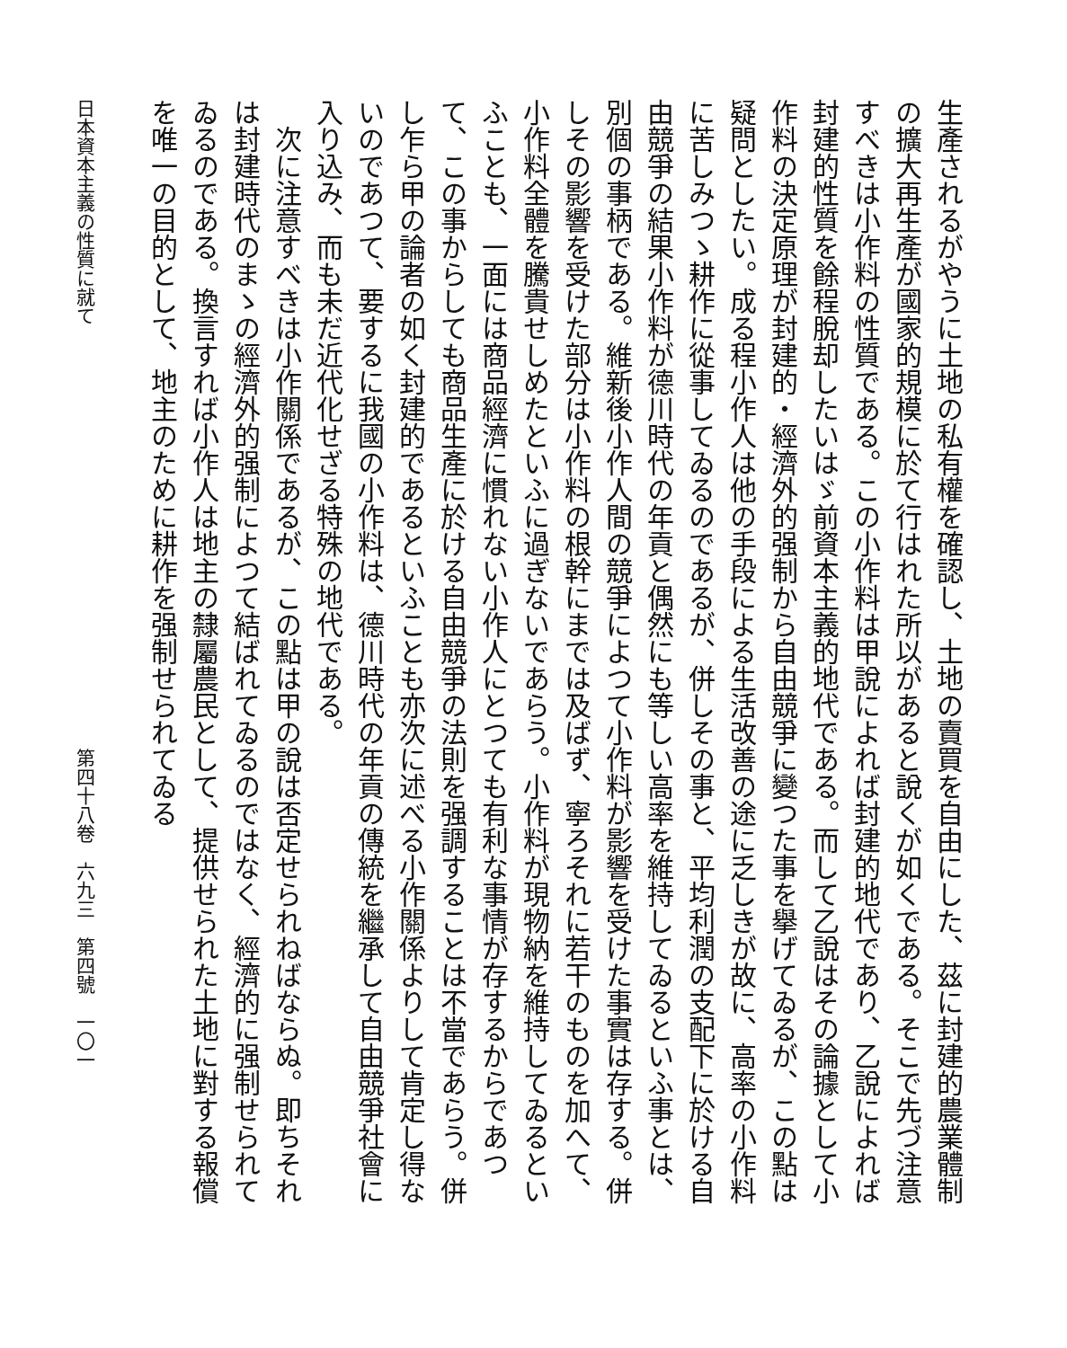生產されるがやうに土地の私有權を確認し、土地の賣買を自由にした、茲に封建的農業體制の擴大再生產が國家的規模に於て行はれた所以があると說くが如くである。そこで先づ注意すべきは小作料の性質である。この小作料は甲說によれば封建的地代であり、乙說によれば封建的性質を餘程脫却したいはゞ前資本主義的地代である。而して乙說はその論據として小作料の決定原理が封建的・經濟外的强制から自由競爭に變つた事を擧げてゐるが、この點は疑問としたい。成る程小作人は他の手段による生活改善の途に乏しきが故に、高率の小作料に苦しみつゝ耕作に從事してゐるのであるが、併しその事と、平均利潤の支配下に於ける自由競爭の結果小作料が德川時代の年貢と偶然にも等しい高率を維持してゐるといふ事とは、別個の事柄である。維新後小作人間の競爭によつて小作料が影響を受けた事實は存する。併しその影響を受けた部分は小作料の根幹にまでは及ばず、寧ろそれに若干のものを加へて、小作料全體を騰貴せしめたといふに過ぎないであらう。小作料が現物納を維持してゐるといふことも、一面には商品經濟に慣れない小作人にとつても有利な事情が存するからであつて、この事からしても商品生產に於ける自由競爭の法則を强調することは不當であらう。併し乍ら甲の論者の如く封建的であるといふことも亦次に述べる小作關係よりして肯定し得ないのであつて、要するに我國の小作料は、德川時代の年貢の傳統を繼承して自由競爭社會に入り込み、而も未だ近代化せざる特殊の地代である。
　次に注意すべきは小作關係であるが、この點は甲の說は否定せられねばならぬ。即ちそれは封建時代のまゝの經濟外的强制によつて結ばれてゐるのではなく、經濟的に强制せられてゐるのである。換言すれば小作人は地主の隸屬農民として、提供せられた土地に對する報償を唯一の目的として、地主のために耕作を强制せられてゐる
日本資本主義の性質に就て 第四十八卷　六九三　第四號　一〇一